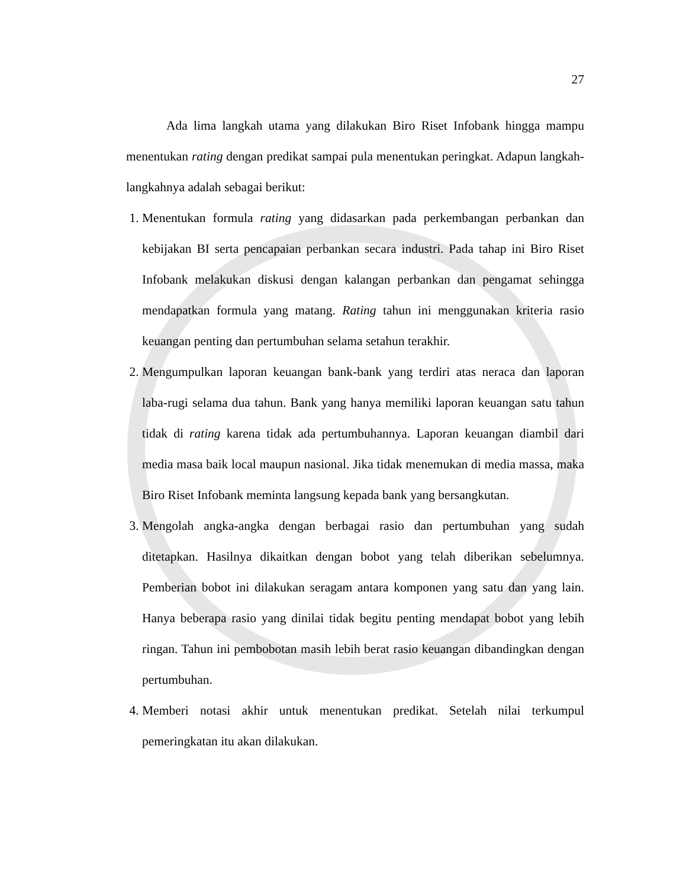27
Ada lima langkah utama yang dilakukan Biro Riset Infobank hingga mampu menentukan rating dengan predikat sampai pula menentukan peringkat. Adapun langkah-langkahnya adalah sebagai berikut:
1. Menentukan formula rating yang didasarkan pada perkembangan perbankan dan kebijakan BI serta pencapaian perbankan secara industri. Pada tahap ini Biro Riset Infobank melakukan diskusi dengan kalangan perbankan dan pengamat sehingga mendapatkan formula yang matang. Rating tahun ini menggunakan kriteria rasio keuangan penting dan pertumbuhan selama setahun terakhir.
2. Mengumpulkan laporan keuangan bank-bank yang terdiri atas neraca dan laporan laba-rugi selama dua tahun. Bank yang hanya memiliki laporan keuangan satu tahun tidak di rating karena tidak ada pertumbuhannya. Laporan keuangan diambil dari media masa baik local maupun nasional. Jika tidak menemukan di media massa, maka Biro Riset Infobank meminta langsung kepada bank yang bersangkutan.
3. Mengolah angka-angka dengan berbagai rasio dan pertumbuhan yang sudah ditetapkan. Hasilnya dikaitkan dengan bobot yang telah diberikan sebelumnya. Pemberian bobot ini dilakukan seragam antara komponen yang satu dan yang lain. Hanya beberapa rasio yang dinilai tidak begitu penting mendapat bobot yang lebih ringan. Tahun ini pembobotan masih lebih berat rasio keuangan dibandingkan dengan pertumbuhan.
4. Memberi notasi akhir untuk menentukan predikat. Setelah nilai terkumpul pemeringkatan itu akan dilakukan.